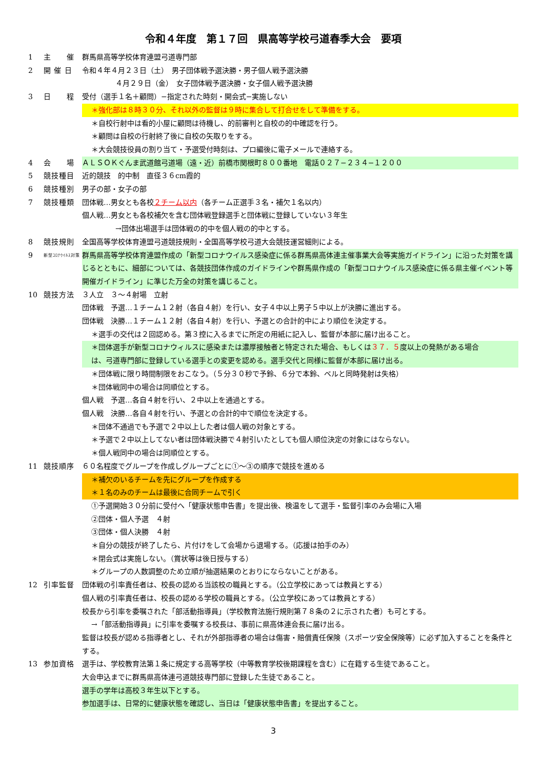令和４年度　第１７回　県高等学校弓道春季大会　要項
1 主　　催 群馬県高等学校体育連盟弓道専門部
2 開 催 日 令和４年４月２３日（土）　男子団体戦予選決勝・男子個人戦予選決勝
４月２９日（金）　女子団体戦予選決勝・女子個人戦予選決勝
3 日　　程 受付（選手１名＋顧問）−指定された時刻・開会式−実施しない
＊強化部は８時３０分、それ以外の監督は９時に集合して打合せをして準備をする。
＊自校行射中は看的小屋に顧問は待機し、的前審判と自校の的中確認を行う。
＊顧問は自校の行射終了後に自校の矢取りをする。
＊大会競技役員の割り当て・予選受付時刻は、プロ編後に電子メールで連絡する。
4 会　　場 ＡＬＳＯＫぐんま武道館弓道場（遠・近）前橋市関根町８００番地　電話０２７−２３４−１２００
5 競技種目 近的競技　的中制　直径３６cm霞的
6 競技種別 男子の部・女子の部
7 競技種類 団体戦…男女とも各校２チーム以内（各チーム正選手３名・補欠１名以内）
個人戦…男女とも各校補欠を含む団体戦登録選手と団体戦に登録していない３年生
→団体出場選手は団体戦の的中を個人戦の的中とする。
8 競技規則 全国高等学校体育連盟弓道競技規則・全国高等学校弓道大会競技運営細則による。
9
新型ｺﾛﾅｳｲﾙｽ対策
群馬県高等学校体育連盟作成の「新型コロナウイルス感染症に係る群馬県高体連主催事業大会等実施ガイドライン」に沿った対策を講じるとともに、細部については、各競技団体作成のガイドラインや群馬県作成の「新型コロナウイルス感染症に係る県主催イベント等開催ガイドライン」に準じた万全の対策を講じること。
10 競技方法 ３人立　３〜４射場　立射
団体戦　予選…１チーム１２射（各自４射）を行い、女子４中以上男子５中以上が決勝に進出する。
団体戦　決勝…１チーム１２射（各自４射）を行い、予選との合計的中により順位を決定する。
＊選手の交代は２回認める。第３控に入るまでに所定の用紙に記入し、監督が本部に届け出ること。
＊団体選手が新型コロナウィルスに感染または濃厚接触者と特定された場合、もしくは３７．５度以上の発熱がある場合は、弓道専門部に登録している選手との変更を認める。選手交代と同様に監督が本部に届け出る。
＊団体戦に限り時間制限をおこなう。（５分３０秒で予鈴、６分で本鈴、ベルと同時発射は失格）
＊団体戦同中の場合は同順位とする。
個人戦　予選…各自４射を行い、２中以上を通過とする。
個人戦　決勝…各自４射を行い、予選との合計的中で順位を決定する。
＊団体不通過でも予選で２中以上した者は個人戦の対象とする。
＊予選で２中以上してない者は団体戦決勝で４射引いたとしても個人順位決定の対象にはならない。
＊個人戦同中の場合は同順位とする。
11 競技順序 ６０名程度でグループを作成しグループごとに①〜③の順序で競技を進める
＊補欠のいるチームを先にグループを作成する
＊１名のみのチームは最後に合同チームで引く
①予選開始３０分前に受付へ「健康状態申告書」を提出後、検温をして選手・監督引率のみ会場に入場
②団体・個人予選　４射
③団体・個人決勝　４射
＊自分の競技が終了したら、片付けをして会場から退場する。（応援は拍手のみ）
＊閉会式は実施しない。（賞状等は後日授与する）
＊グループの人数調整のため立順が抽選結果のとおりにならないことがある。
12 引率監督 団体戦の引率責任者は、校長の認める当該校の職員とする。（公立学校にあっては教員とする）
個人戦の引率責任者は、校長の認める学校の職員とする。（公立学校にあっては教員とする）
校長から引率を委嘱された「部活動指導員」（学校教育法施行規則第７８条の２に示された者）も可とする。
→「部活動指導員」に引率を委嘱する校長は、事前に県高体連会長に届け出る。
監督は校長が認める指導者とし、それが外部指導者の場合は傷害・賠償責任保険（スポーツ安全保険等）に必ず加入することを条件とする。
13 参加資格 選手は、学校教育法第１条に規定する高等学校（中等教育学校後期課程を含む）に在籍する生徒であること。
大会申込までに群馬県高体連弓道競技専門部に登録した生徒であること。
選手の学年は高校３年生以下とする。
参加選手は、日常的に健康状態を確認し、当日は「健康状態申告書」を提出すること。
3